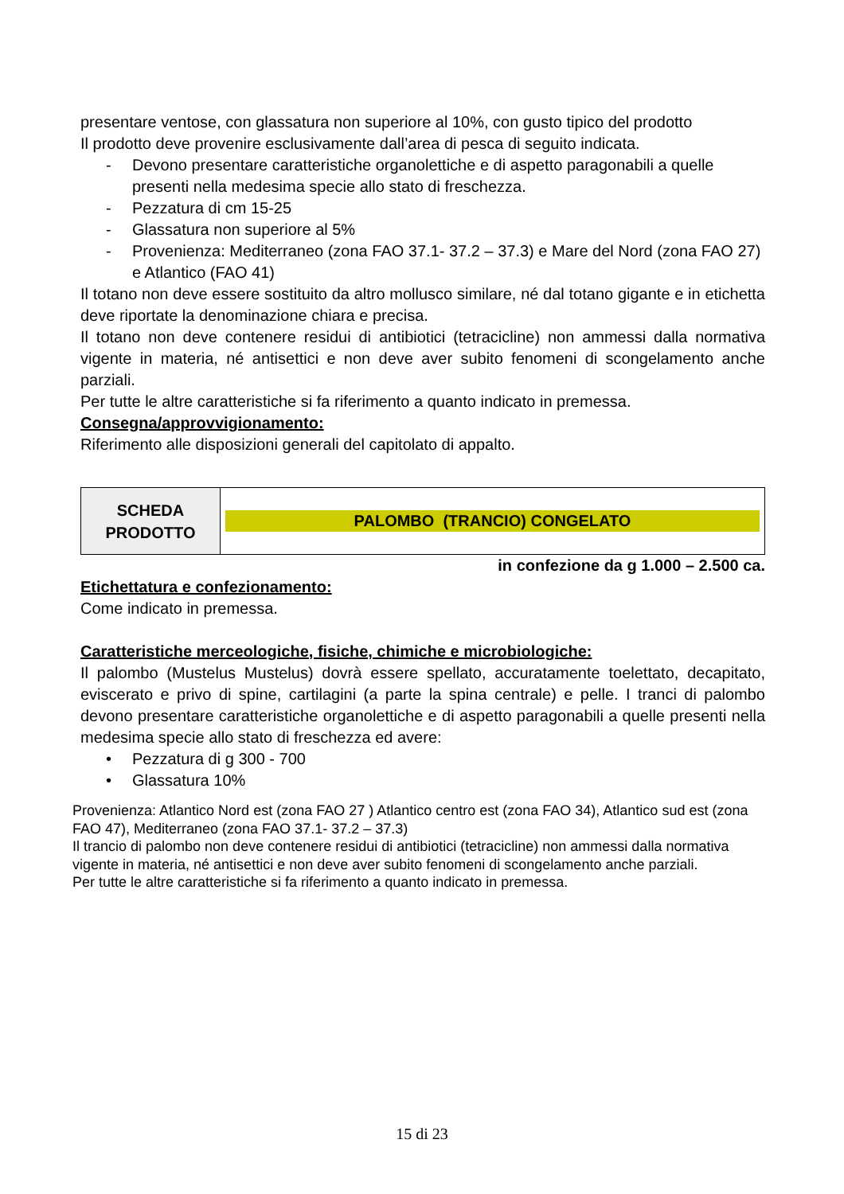presentare ventose, con glassatura non superiore al 10%, con gusto tipico del prodotto
Il prodotto deve provenire esclusivamente dall’area di pesca di seguito indicata.
- Devono presentare caratteristiche organolettiche e di aspetto paragonabili a quelle presenti nella medesima specie allo stato di freschezza.
- Pezzatura di cm 15-25
- Glassatura non superiore al 5%
- Provenienza: Mediterraneo (zona FAO 37.1- 37.2 – 37.3) e Mare del Nord (zona FAO 27) e Atlantico (FAO 41)
Il totano non deve essere sostituito da altro mollusco similare, né dal totano gigante e in etichetta deve riportate la denominazione chiara e precisa.
Il totano non deve contenere residui di antibiotici (tetracicline) non ammessi dalla normativa vigente in materia, né antisettici e non deve aver subito fenomeni di scongelamento anche parziali.
Per tutte le altre caratteristiche si fa riferimento a quanto indicato in premessa.
Consegna/approvvigionamento:
Riferimento alle disposizioni generali del capitolato di appalto.
| SCHEDA PRODOTTO | PALOMBO (TRANCIO) CONGELATO |
in confezione da g 1.000 – 2.500 ca.
Etichettatura e confezionamento:
Come indicato in premessa.
Caratteristiche merceologiche, fisiche, chimiche e microbiologiche:
Il palombo (Mustelus Mustelus) dovrà essere spellato, accuratamente toelettato, decapitato, eviscerato e privo di spine, cartilagini (a parte la spina centrale) e pelle. I tranci di palombo devono presentare caratteristiche organolettiche e di aspetto paragonabili a quelle presenti nella medesima specie allo stato di freschezza ed avere:
• Pezzatura di g 300 - 700
• Glassatura 10%
Provenienza: Atlantico Nord est (zona FAO 27 ) Atlantico centro est (zona FAO 34), Atlantico sud est (zona FAO 47), Mediterraneo (zona FAO 37.1- 37.2 – 37.3)
Il trancio di palombo non deve contenere residui di antibiotici (tetracicline) non ammessi dalla normativa vigente in materia, né antisettici e non deve aver subito fenomeni di scongelamento anche parziali.
Per tutte le altre caratteristiche si fa riferimento a quanto indicato in premessa.
15 di 23